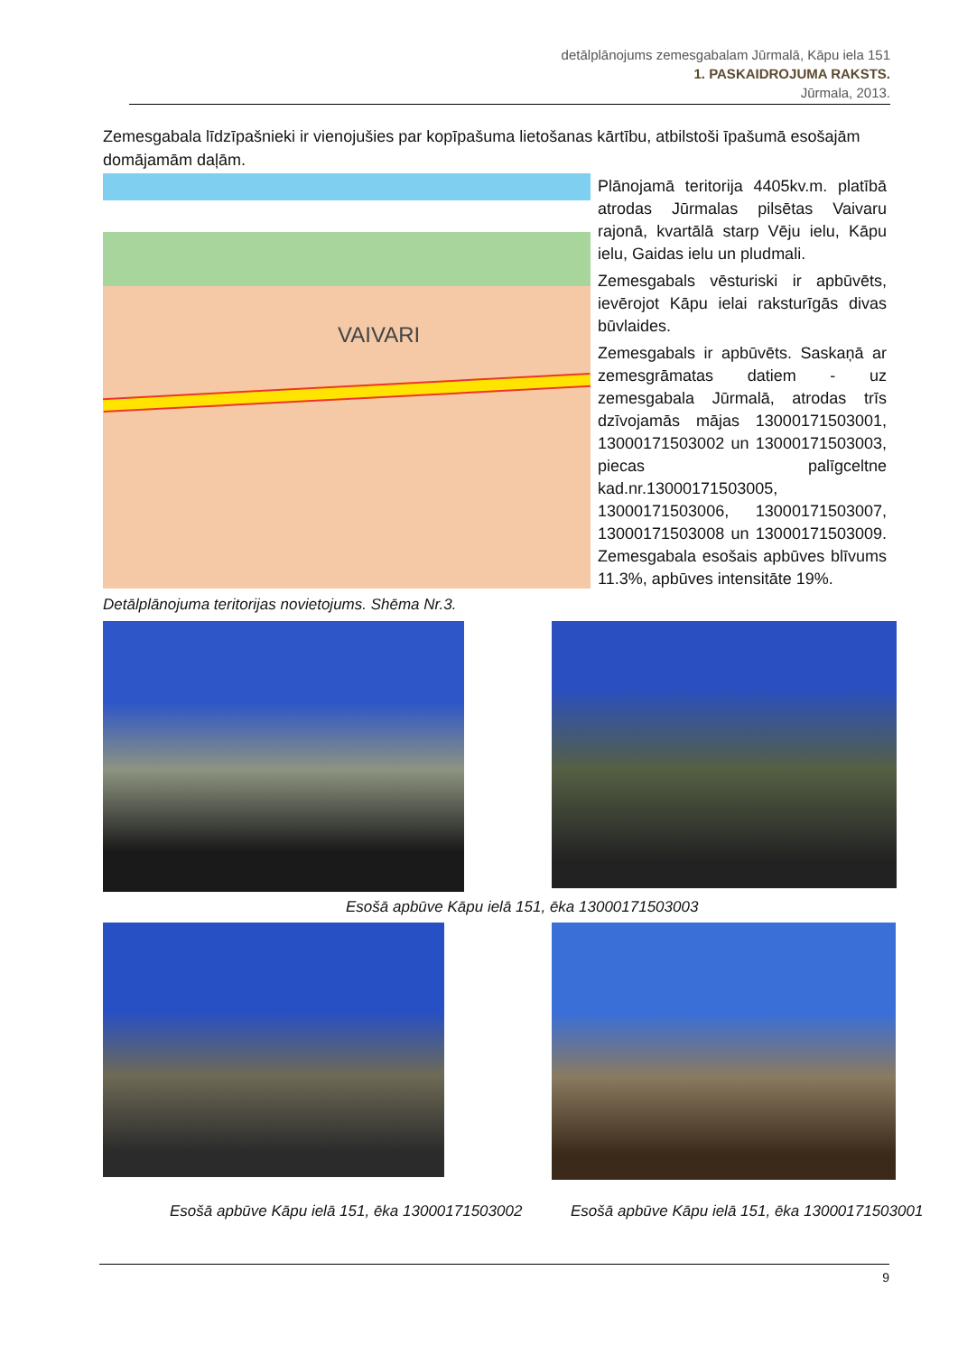detālplānojums zemesgabalam Jūrmalā, Kāpu iela 151
1. PASKAIDROJUMA RAKSTS.
Jūrmala, 2013.
Zemesgabala līdzīpašnieki ir vienojušies par kopīpašuma lietošanas kārtību, atbilstoši īpašumā esošajām domājamām daļām.
VAIVARI
Plānojamā teritorija 4405kv.m. platībā atrodas Jūrmalas pilsētas Vaivaru rajonā, kvartālā starp Vēju ielu, Kāpu ielu, Gaidas ielu un pludmali.
Zemesgabals vēsturiski ir apbūvēts, ievērojot Kāpu ielai raksturīgās divas būvlaides.
Zemesgabals ir apbūvēts. Saskaņā ar zemesgrāmatas datiem - uz zemesgabala Jūrmalā, atrodas trīs dzīvojamās mājas 13000171503001, 13000171503002 un 13000171503003, piecas palīgceltne kad.nr.13000171503005, 13000171503006, 13000171503007, 13000171503008 un 13000171503009. Zemesgabala esošais apbūves blīvums 11.3%, apbūves intensitāte 19%.
Detālplānojuma teritorijas novietojums. Shēma Nr.3.
Esošā apbūve Kāpu ielā 151, ēka 13000171503003
Esošā apbūve Kāpu ielā 151, ēka 13000171503002
Esošā apbūve Kāpu ielā 151, ēka 13000171503001
9